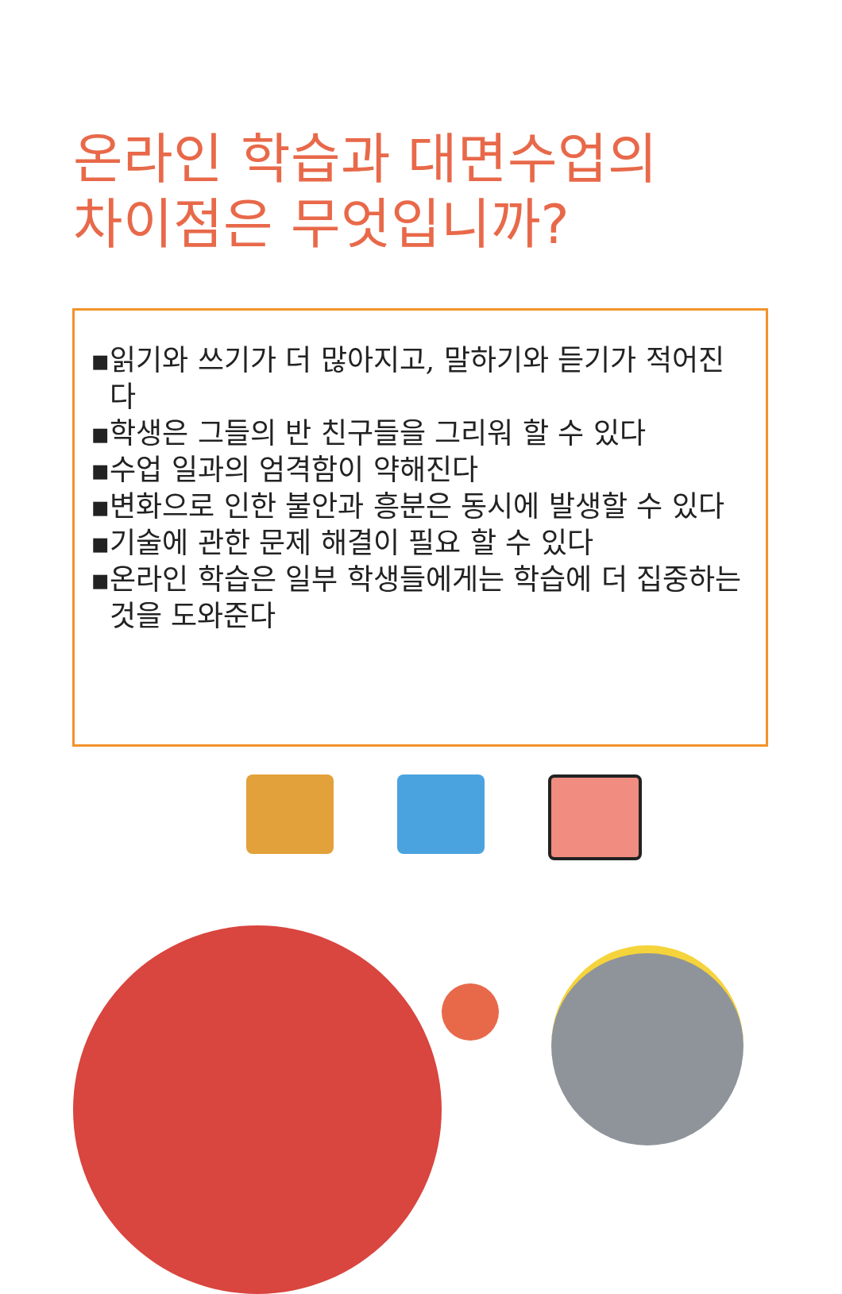온라인 학습과 대면수업의
차이점은 무엇입니까?
▪읽기와 쓰기가 더 많아지고, 말하기와 듣기가 적어진다
▪학생은 그들의 반 친구들을 그리워 할 수 있다
▪수업 일과의 엄격함이 약해진다
▪변화으로 인한 불안과 흥분은 동시에 발생할 수 있다
▪기술에 관한 문제 해결이 필요 할 수 있다
▪온라인 학습은 일부 학생들에게는 학습에 더 집중하는 것을 도와준다